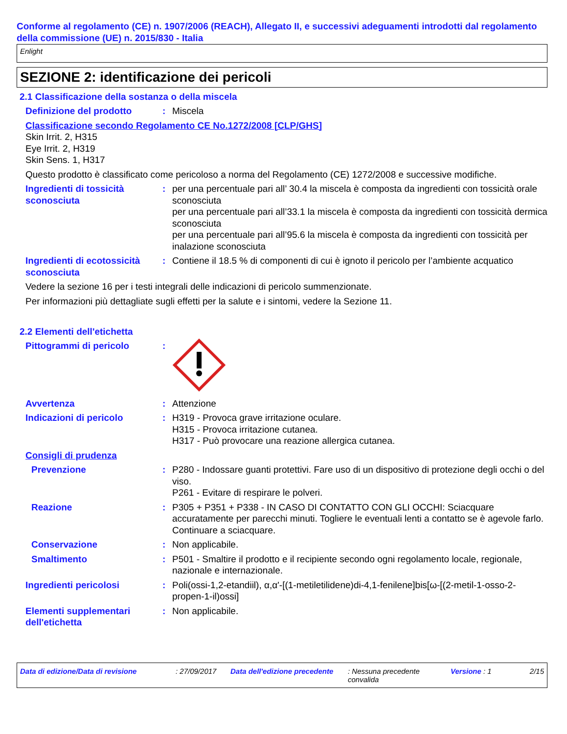Conforme al regolamento (CE) n. 1907/2006 (REACH), Allegato II, e successivi adeguamenti introdotti dal regolamento della commissione (UE) n. 2015/830 - Italia
Enlight
SEZIONE 2: identificazione dei pericoli
2.1 Classificazione della sostanza o della miscela
Definizione del prodotto : Miscela
Classificazione secondo Regolamento CE No.1272/2008 [CLP/GHS]
Skin Irrit. 2, H315
Eye Irrit. 2, H319
Skin Sens. 1, H317
Questo prodotto è classificato come pericoloso a norma del Regolamento (CE) 1272/2008 e successive modifiche.
Ingredienti di tossicità sconosciuta
: per una percentuale pari all’ 30.4 la miscela è composta da ingredienti con tossicità orale sconosciuta
per una percentuale pari all’33.1 la miscela è composta da ingredienti con tossicità dermica sconosciuta
per una percentuale pari all’95.6 la miscela è composta da ingredienti con tossicità per inalazione sconosciuta
Ingredienti di ecotossicità sconosciuta
: Contiene il 18.5 % di componenti di cui è ignoto il pericolo per l’ambiente acquatico
Vedere la sezione 16 per i testi integrali delle indicazioni di pericolo summenzionate.
Per informazioni più dettagliate sugli effetti per la salute e i sintomi, vedere la Sezione 11.
2.2 Elementi dell'etichetta
Pittogrammi di pericolo :
Avvertenza : Attenzione
Indicazioni di pericolo : H319 - Provoca grave irritazione oculare.
H315 - Provoca irritazione cutanea.
H317 - Può provocare una reazione allergica cutanea.
Consigli di prudenza
Prevenzione : P280 - Indossare guanti protettivi. Fare uso di un dispositivo di protezione degli occhi o del viso.
P261 - Evitare di respirare le polveri.
Reazione : P305 + P351 + P338 - IN CASO DI CONTATTO CON GLI OCCHI: Sciacquare accuratamente per parecchi minuti. Togliere le eventuali lenti a contatto se è agevole farlo. Continuare a sciacquare.
Conservazione : Non applicabile.
Smaltimento : P501 - Smaltire il prodotto e il recipiente secondo ogni regolamento locale, regionale, nazionale e internazionale.
Ingredienti pericolosi : Poli(ossi-1,2-etandiil), α,α'-[(1-metiletilidene)di-4,1-fenilene]bis[ω-[(2-metil-1-osso-2-propen-1-il)ossi]
Elementi supplementari dell'etichetta
: Non applicabile.
Data di edizione/Data di revisione : 27/09/2017 Data dell'edizione precedente
: Nessuna precedente convalida
Versione : 1 2/15